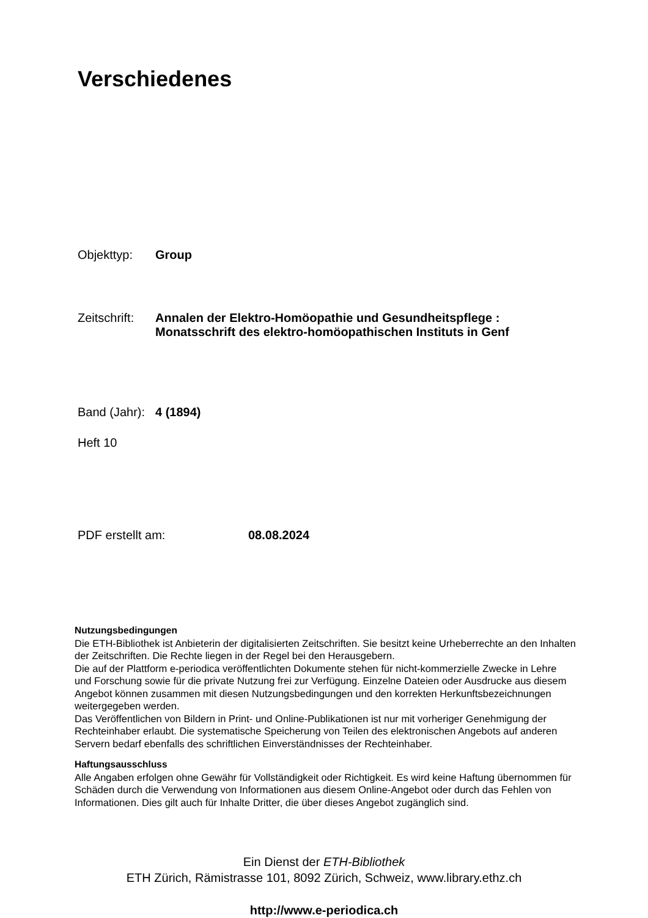Verschiedenes
Objekttyp: Group
Zeitschrift: Annalen der Elektro-Homöopathie und Gesundheitspflege :
Monatsschrift des elektro-homöopathischen Instituts in Genf
Band (Jahr): 4 (1894)
Heft 10
PDF erstellt am: 08.08.2024
Nutzungsbedingungen
Die ETH-Bibliothek ist Anbieterin der digitalisierten Zeitschriften. Sie besitzt keine Urheberrechte an den Inhalten der Zeitschriften. Die Rechte liegen in der Regel bei den Herausgebern.
Die auf der Plattform e-periodica veröffentlichten Dokumente stehen für nicht-kommerzielle Zwecke in Lehre und Forschung sowie für die private Nutzung frei zur Verfügung. Einzelne Dateien oder Ausdrucke aus diesem Angebot können zusammen mit diesen Nutzungsbedingungen und den korrekten Herkunftsbezeichnungen weitergegeben werden.
Das Veröffentlichen von Bildern in Print- und Online-Publikationen ist nur mit vorheriger Genehmigung der Rechteinhaber erlaubt. Die systematische Speicherung von Teilen des elektronischen Angebots auf anderen Servern bedarf ebenfalls des schriftlichen Einverständnisses der Rechteinhaber.
Haftungsausschluss
Alle Angaben erfolgen ohne Gewähr für Vollständigkeit oder Richtigkeit. Es wird keine Haftung übernommen für Schäden durch die Verwendung von Informationen aus diesem Online-Angebot oder durch das Fehlen von Informationen. Dies gilt auch für Inhalte Dritter, die über dieses Angebot zugänglich sind.
Ein Dienst der ETH-Bibliothek
ETH Zürich, Rämistrasse 101, 8092 Zürich, Schweiz, www.library.ethz.ch
http://www.e-periodica.ch